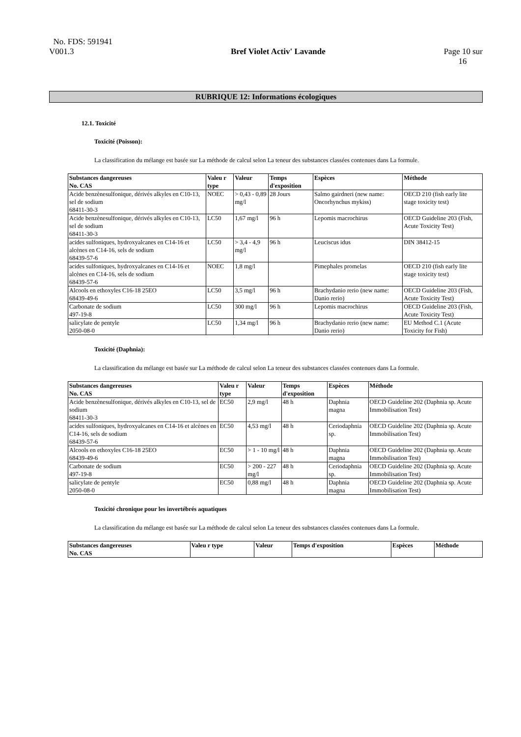No. FDS: 591941
V001.3
Bref Violet Activ' Lavande
Page 10 sur
16
RUBRIQUE 12: Informations écologiques
12.1. Toxicité
Toxicité (Poisson):
La classification du mélange est basée sur La méthode de calcul selon La teneur des substances classées contenues dans La formule.
| Substances dangereuses No. CAS | Valeu r type | Valeur | Temps d'exposition | Espèces | Méthode |
| --- | --- | --- | --- | --- | --- |
| Acide benzènesulfonique, dérivés alkyles en C10-13, sel de sodium 68411-30-3 | NOEC | > 0,43 - 0,89 mg/l | 28 Jours | Salmo gairdneri (new name: Oncorhynchus mykiss) | OECD 210 (fish early lite stage toxicity test) |
| Acide benzènesulfonique, dérivés alkyles en C10-13, sel de sodium 68411-30-3 | LC50 | 1,67 mg/l | 96 h | Lepomis macrochirus | OECD Guideline 203 (Fish, Acute Toxicity Test) |
| acides sulfoniques, hydroxyalcanes en C14-16 et alcènes en C14-16, sels de sodium 68439-57-6 | LC50 | > 3,4 - 4,9 mg/l | 96 h | Leuciscus idus | DIN 38412-15 |
| acides sulfoniques, hydroxyalcanes en C14-16 et alcènes en C14-16, sels de sodium 68439-57-6 | NOEC | 1,8 mg/l | | Pimephales promelas | OECD 210 (fish early lite stage toxicity test) |
| Alcools en ethoxyles C16-18 25EO 68439-49-6 | LC50 | 3,5 mg/l | 96 h | Brachydanio rerio (new name: Danio rerio) | OECD Guideline 203 (Fish, Acute Toxicity Test) |
| Carbonate de sodium 497-19-8 | LC50 | 300 mg/l | 96 h | Lepomis macrochirus | OECD Guideline 203 (Fish, Acute Toxicity Test) |
| salicylate de pentyle 2050-08-0 | LC50 | 1,34 mg/l | 96 h | Brachydanio rerio (new name: Danio rerio) | EU Method C.1 (Acute Toxicity for Fish) |
Toxicité (Daphnia):
La classification du mélange est basée sur La méthode de calcul selon La teneur des substances classées contenues dans La formule.
| Substances dangereuses No. CAS | Valeu r type | Valeur | Temps d'exposition | Espèces | Méthode |
| --- | --- | --- | --- | --- | --- |
| Acide benzènesulfonique, dérivés alkyles en C10-13, sel de sodium 68411-30-3 | EC50 | 2,9 mg/l | 48 h | Daphnia magna | OECD Guideline 202 (Daphnia sp. Acute Immobilisation Test) |
| acides sulfoniques, hydroxyalcanes en C14-16 et alcènes en C14-16, sels de sodium 68439-57-6 | EC50 | 4,53 mg/l | 48 h | Ceriodaphnia sp. | OECD Guideline 202 (Daphnia sp. Acute Immobilisation Test) |
| Alcools en ethoxyles C16-18 25EO 68439-49-6 | EC50 | > 1 - 10 mg/l | 48 h | Daphnia magna | OECD Guideline 202 (Daphnia sp. Acute Immobilisation Test) |
| Carbonate de sodium 497-19-8 | EC50 | > 200 - 227 mg/l | 48 h | Ceriodaphnia sp. | OECD Guideline 202 (Daphnia sp. Acute Immobilisation Test) |
| salicylate de pentyle 2050-08-0 | EC50 | 0,88 mg/l | 48 h | Daphnia magna | OECD Guideline 202 (Daphnia sp. Acute Immobilisation Test) |
Toxicité chronique pour les invertébrés aquatiques
La classification du mélange est basée sur La méthode de calcul selon La teneur des substances classées contenues dans La formule.
| Substances dangereuses No. CAS | Valeu r type | Valeur | Temps d'exposition | Espèces | Méthode |
| --- | --- | --- | --- | --- | --- |